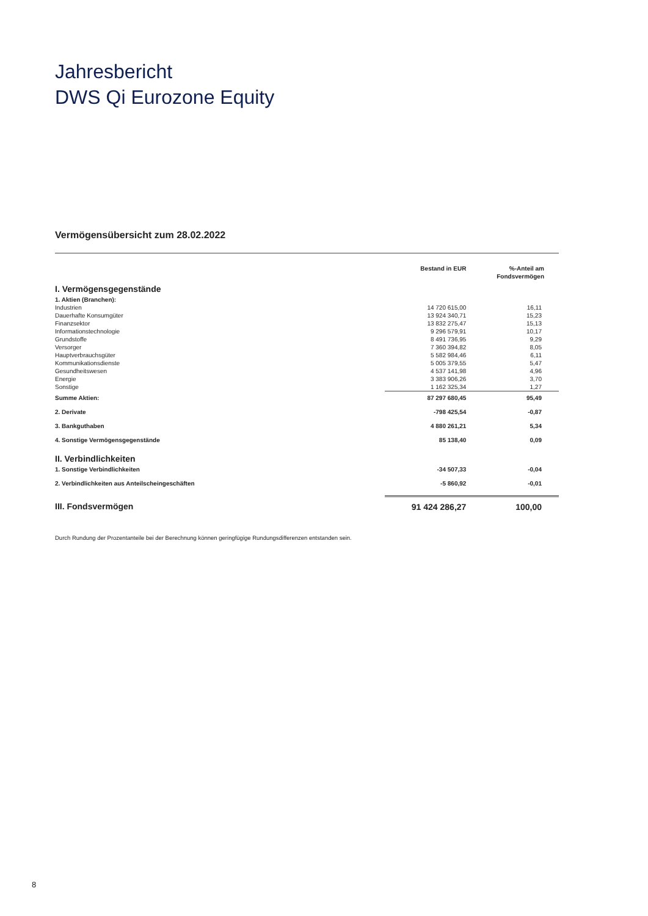Jahresbericht
DWS Qi Eurozone Equity
Vermögensübersicht zum 28.02.2022
| | Bestand in EUR | %-Anteil am Fondsvermögen |
| --- | --- | --- |
| I. Vermögensgegenstände | | |
| 1. Aktien (Branchen): | | |
| Industrien | 14 720 615,00 | 16,11 |
| Dauerhafte Konsumgüter | 13 924 340,71 | 15,23 |
| Finanzsektor | 13 832 275,47 | 15,13 |
| Informationstechnologie | 9 296 579,91 | 10,17 |
| Grundstoffe | 8 491 736,95 | 9,29 |
| Versorger | 7 360 394,82 | 8,05 |
| Hauptverbrauchsgüter | 5 582 984,46 | 6,11 |
| Kommunikationsdienste | 5 005 379,55 | 5,47 |
| Gesundheitswesen | 4 537 141,98 | 4,96 |
| Energie | 3 383 906,26 | 3,70 |
| Sonstige | 1 162 325,34 | 1,27 |
| Summe Aktien: | 87 297 680,45 | 95,49 |
| 2. Derivate | -798 425,54 | -0,87 |
| 3. Bankguthaben | 4 880 261,21 | 5,34 |
| 4. Sonstige Vermögensgegenstände | 85 138,40 | 0,09 |
| II. Verbindlichkeiten | | |
| 1. Sonstige Verbindlichkeiten | -34 507,33 | -0,04 |
| 2. Verbindlichkeiten aus Anteilscheingeschäften | -5 860,92 | -0,01 |
| III. Fondsvermögen | 91 424 286,27 | 100,00 |
Durch Rundung der Prozentanteile bei der Berechnung können geringfügige Rundungsdifferenzen entstanden sein.
8